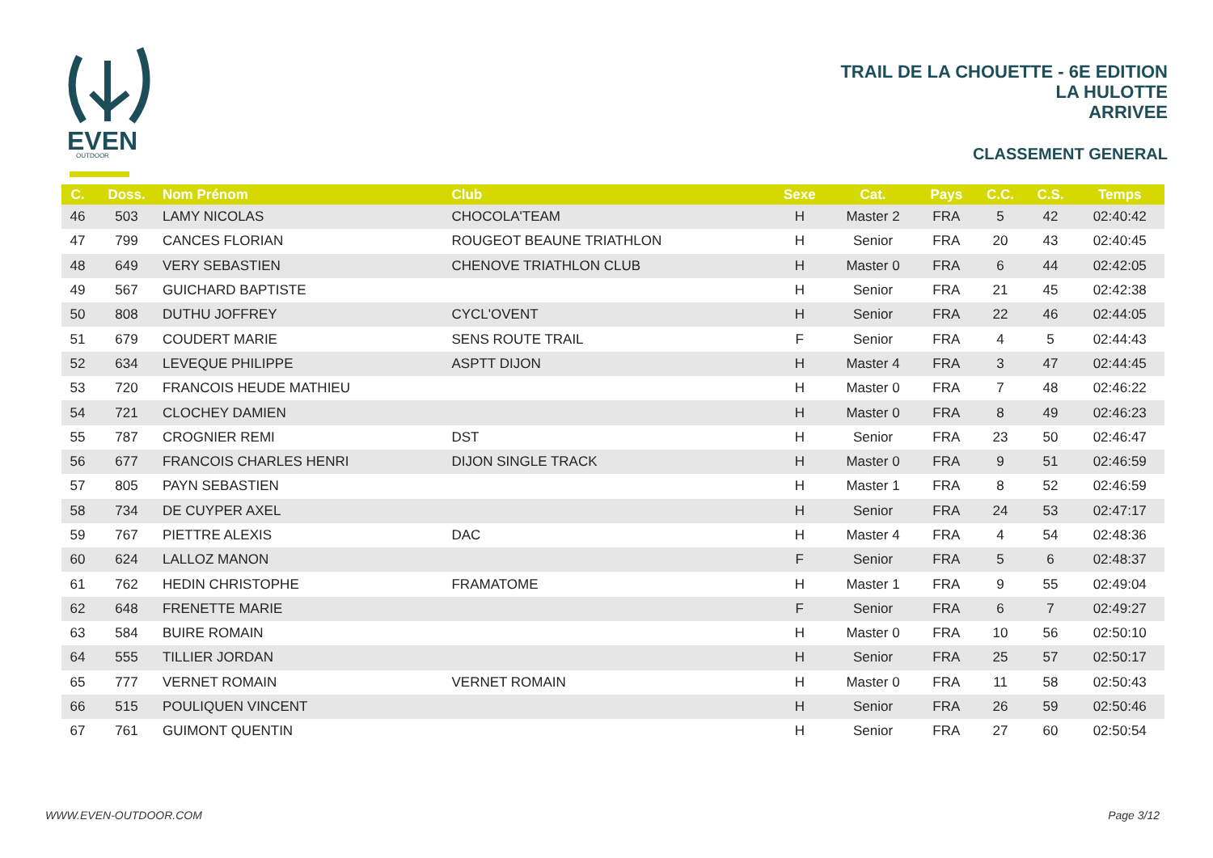EVEN
OUTDOOR
TRAIL DE LA CHOUETTE - 6E EDITION
LA HULOTTE
ARRIVEE
CLASSEMENT GENERAL
| C. | Doss. | Nom Prénom | Club | Sexe | Cat. | Pays | C.C. | C.S. | Temps |
| --- | --- | --- | --- | --- | --- | --- | --- | --- | --- |
| 46 | 503 | LAMY NICOLAS | CHOCOLA'TEAM | H | Master 2 | FRA | 5 | 42 | 02:40:42 |
| 47 | 799 | CANCES FLORIAN | ROUGEOT BEAUNE TRIATHLON | H | Senior | FRA | 20 | 43 | 02:40:45 |
| 48 | 649 | VERY SEBASTIEN | CHENOVE TRIATHLON CLUB | H | Master 0 | FRA | 6 | 44 | 02:42:05 |
| 49 | 567 | GUICHARD BAPTISTE | | H | Senior | FRA | 21 | 45 | 02:42:38 |
| 50 | 808 | DUTHU JOFFREY | CYCL'OVENT | H | Senior | FRA | 22 | 46 | 02:44:05 |
| 51 | 679 | COUDERT MARIE | SENS ROUTE TRAIL | F | Senior | FRA | 4 | 5 | 02:44:43 |
| 52 | 634 | LEVEQUE PHILIPPE | ASPTT DIJON | H | Master 4 | FRA | 3 | 47 | 02:44:45 |
| 53 | 720 | FRANCOIS HEUDE MATHIEU | | H | Master 0 | FRA | 7 | 48 | 02:46:22 |
| 54 | 721 | CLOCHEY DAMIEN | | H | Master 0 | FRA | 8 | 49 | 02:46:23 |
| 55 | 787 | CROGNIER REMI | DST | H | Senior | FRA | 23 | 50 | 02:46:47 |
| 56 | 677 | FRANCOIS CHARLES HENRI | DIJON SINGLE TRACK | H | Master 0 | FRA | 9 | 51 | 02:46:59 |
| 57 | 805 | PAYN SEBASTIEN | | H | Master 1 | FRA | 8 | 52 | 02:46:59 |
| 58 | 734 | DE CUYPER AXEL | | H | Senior | FRA | 24 | 53 | 02:47:17 |
| 59 | 767 | PIETTRE ALEXIS | DAC | H | Master 4 | FRA | 4 | 54 | 02:48:36 |
| 60 | 624 | LALLOZ MANON | | F | Senior | FRA | 5 | 6 | 02:48:37 |
| 61 | 762 | HEDIN CHRISTOPHE | FRAMATOME | H | Master 1 | FRA | 9 | 55 | 02:49:04 |
| 62 | 648 | FRENETTE MARIE | | F | Senior | FRA | 6 | 7 | 02:49:27 |
| 63 | 584 | BUIRE ROMAIN | | H | Master 0 | FRA | 10 | 56 | 02:50:10 |
| 64 | 555 | TILLIER JORDAN | | H | Senior | FRA | 25 | 57 | 02:50:17 |
| 65 | 777 | VERNET ROMAIN | VERNET ROMAIN | H | Master 0 | FRA | 11 | 58 | 02:50:43 |
| 66 | 515 | POULIQUEN VINCENT | | H | Senior | FRA | 26 | 59 | 02:50:46 |
| 67 | 761 | GUIMONT QUENTIN | | H | Senior | FRA | 27 | 60 | 02:50:54 |
WWW.EVEN-OUTDOOR.COM Page 3/12